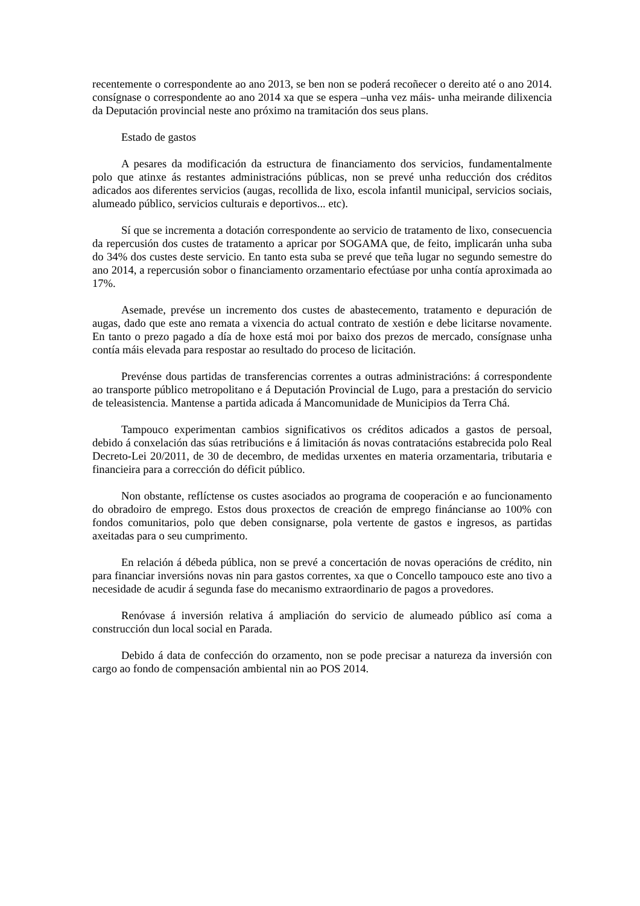recentemente o correspondente ao ano 2013, se ben non se poderá recoñecer o dereito até o ano 2014. consígnase o correspondente ao ano 2014 xa que se espera –unha vez máis- unha meirande dilixencia da Deputación provincial neste ano próximo na tramitación dos seus plans.
Estado de gastos
A pesares da modificación da estructura de financiamento dos servicios, fundamentalmente polo que atinxe ás restantes administracións públicas, non se prevé unha reducción dos créditos adicados aos diferentes servicios (augas, recollida de lixo, escola infantil municipal, servicios sociais, alumeado público, servicios culturais e deportivos... etc).
Sí que se incrementa a dotación correspondente ao servicio de tratamento de lixo, consecuencia da repercusión dos custes de tratamento a apricar por SOGAMA que, de feito, implicarán unha suba do 34% dos custes deste servicio. En tanto esta suba se prevé que teña lugar no segundo semestre do ano 2014, a repercusión sobor o financiamento orzamentario efectúase por unha contía aproximada ao 17%.
Asemade, prevése un incremento dos custes de abastecemento, tratamento e depuración de augas, dado que este ano remata a vixencia do actual contrato de xestión e debe licitarse novamente. En tanto o prezo pagado a día de hoxe está moi por baixo dos prezos de mercado, consígnase unha contía máis elevada para respostar ao resultado do proceso de licitación.
Prevénse dous partidas de transferencias correntes a outras administracións: á correspondente ao transporte público metropolitano e á Deputación Provincial de Lugo, para a prestación do servicio de teleasistencia. Mantense a partida adicada á Mancomunidade de Municipios da Terra Chá.
Tampouco experimentan cambios significativos os créditos adicados a gastos de persoal, debido á conxelación das súas retribucións e á limitación ás novas contratacións estabrecida polo Real Decreto-Lei 20/2011, de 30 de decembro, de medidas urxentes en materia orzamentaria, tributaria e financieira para a corrección do déficit público.
Non obstante, reflíctense os custes asociados ao programa de cooperación e ao funcionamento do obradoiro de emprego. Estos dous proxectos de creación de emprego fináncianse ao 100% con fondos comunitarios, polo que deben consignarse, pola vertente de gastos e ingresos, as partidas axeitadas para o seu cumprimento.
En relación á débeda pública, non se prevé a concertación de novas operacións de crédito, nin para financiar inversións novas nin para gastos correntes, xa que o Concello tampouco este ano tivo a necesidade de acudir á segunda fase do mecanismo extraordinario de pagos a provedores.
Renóvase á inversión relativa á ampliación do servicio de alumeado público así coma a construcción dun local social en Parada.
Debido á data de confección do orzamento, non se pode precisar a natureza da inversión con cargo ao fondo de compensación ambiental nin ao POS 2014.